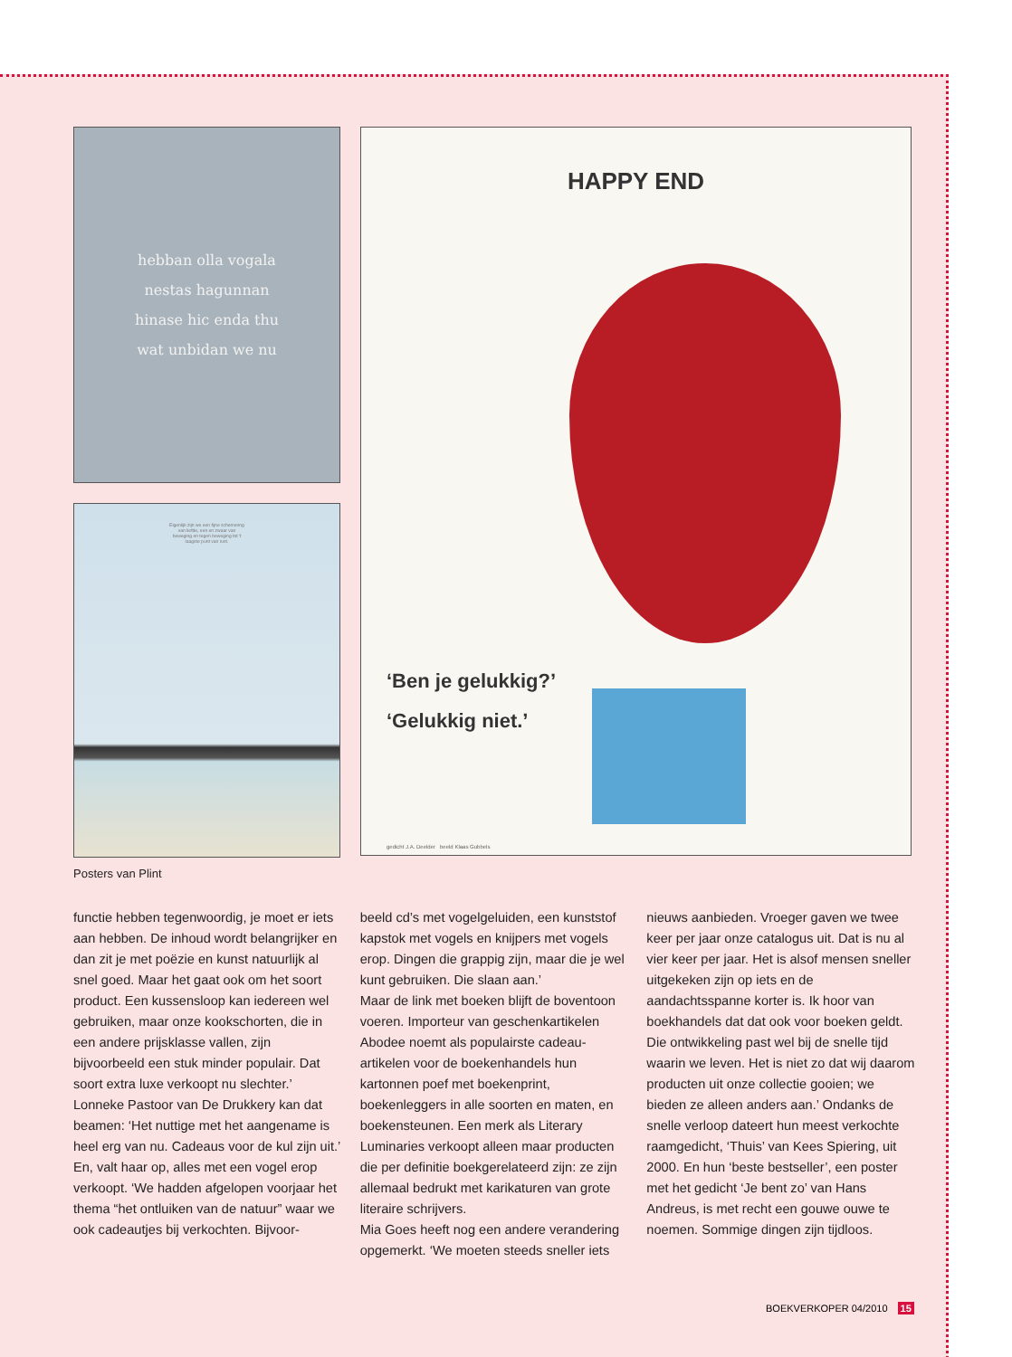hebban olla vogala
nestas hagunnan
hinase hic enda thu
wat unbidan we nu
Eigenlijk zijn we een fijne schemering
van liefde, een en zwaar van
beweging en tegen beweging tot 't
laagste punt van rust.
HAPPY END
‘Ben je gelukkig?’
‘Gelukkig niet.’
gedicht J.A. Deelder beeld Klaas Gubbels
Posters van Plint
functie hebben tegenwoordig, je moet er iets aan hebben. De inhoud wordt belangrijker en dan zit je met poëzie en kunst natuurlijk al snel goed. Maar het gaat ook om het soort product. Een kussensloop kan iedereen wel gebruiken, maar onze kookschorten, die in een andere prijsklasse vallen, zijn bijvoorbeeld een stuk minder populair. Dat soort extra luxe verkoopt nu slechter.’
Lonneke Pastoor van De Drukkery kan dat beamen: ‘Het nuttige met het aangename is heel erg van nu. Cadeaus voor de kul zijn uit.’ En, valt haar op, alles met een vogel erop verkoopt. ‘We hadden afgelopen voorjaar het thema “het ontluiken van de natuur” waar we ook cadeautjes bij verkochten. Bijvoor-
beeld cd’s met vogelgeluiden, een kunststof kapstok met vogels en knijpers met vogels erop. Dingen die grappig zijn, maar die je wel kunt gebruiken. Die slaan aan.’
Maar de link met boeken blijft de boventoon voeren. Importeur van geschenkartikelen Abodee noemt als populairste cadeau-artikelen voor de boekenhandels hun kartonnen poef met boekenprint, boekenleggers in alle soorten en maten, en boekensteunen. Een merk als Literary Luminaries verkoopt alleen maar producten die per definitie boekgerelateerd zijn: ze zijn allemaal bedrukt met karikaturen van grote literaire schrijvers.
Mia Goes heeft nog een andere verandering opgemerkt. ‘We moeten steeds sneller iets
nieuws aanbieden. Vroeger gaven we twee keer per jaar onze catalogus uit. Dat is nu al vier keer per jaar. Het is alsof mensen sneller uitgekeken zijn op iets en de aandachtsspanne korter is. Ik hoor van boekhandels dat dat ook voor boeken geldt. Die ontwikkeling past wel bij de snelle tijd waarin we leven. Het is niet zo dat wij daarom producten uit onze collectie gooien; we bieden ze alleen anders aan.’ Ondanks de snelle verloop dateert hun meest verkochte raamgedicht, ‘Thuis’ van Kees Spiering, uit 2000. En hun ‘beste bestseller’, een poster met het gedicht ‘Je bent zo’ van Hans Andreus, is met recht een gouwe ouwe te noemen. Sommige dingen zijn tijdloos.
BOEKVERKOPER 04/2010 15